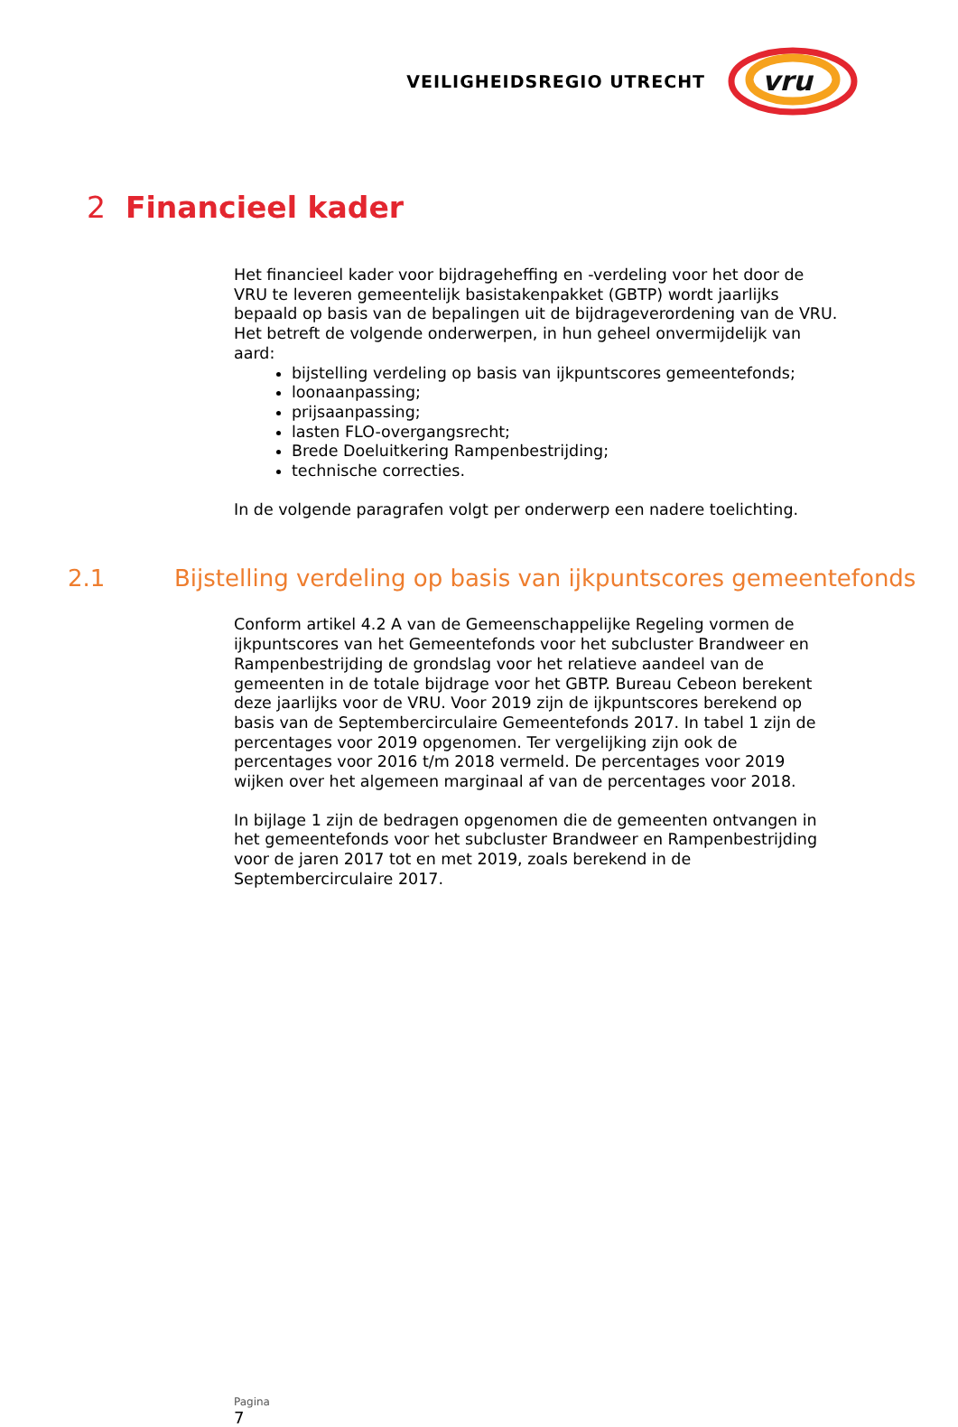VEILIGHEIDSREGIO UTRECHT
vru
2 Financieel kader
Het financieel kader voor bijdrageheffing en -verdeling voor het door de VRU te leveren gemeentelijk basistakenpakket (GBTP) wordt jaarlijks bepaald op basis van de bepalingen uit de bijdrageverordening van de VRU. Het betreft de volgende onderwerpen, in hun geheel onvermijdelijk van aard:
bijstelling verdeling op basis van ijkpuntscores gemeentefonds;
loonaanpassing;
prijsaanpassing;
lasten FLO-overgangsrecht;
Brede Doeluitkering Rampenbestrijding;
technische correcties.
In de volgende paragrafen volgt per onderwerp een nadere toelichting.
2.1 Bijstelling verdeling op basis van ijkpuntscores gemeentefonds
Conform artikel 4.2 A van de Gemeenschappelijke Regeling vormen de ijkpuntscores van het Gemeentefonds voor het subcluster Brandweer en Rampenbestrijding de grondslag voor het relatieve aandeel van de gemeenten in de totale bijdrage voor het GBTP. Bureau Cebeon berekent deze jaarlijks voor de VRU. Voor 2019 zijn de ijkpuntscores berekend op basis van de Septembercirculaire Gemeentefonds 2017. In tabel 1 zijn de percentages voor 2019 opgenomen. Ter vergelijking zijn ook de percentages voor 2016 t/m 2018 vermeld. De percentages voor 2019 wijken over het algemeen marginaal af van de percentages voor 2018.
In bijlage 1 zijn de bedragen opgenomen die de gemeenten ontvangen in het gemeentefonds voor het subcluster Brandweer en Rampenbestrijding voor de jaren 2017 tot en met 2019, zoals berekend in de Septembercirculaire 2017.
Pagina
7